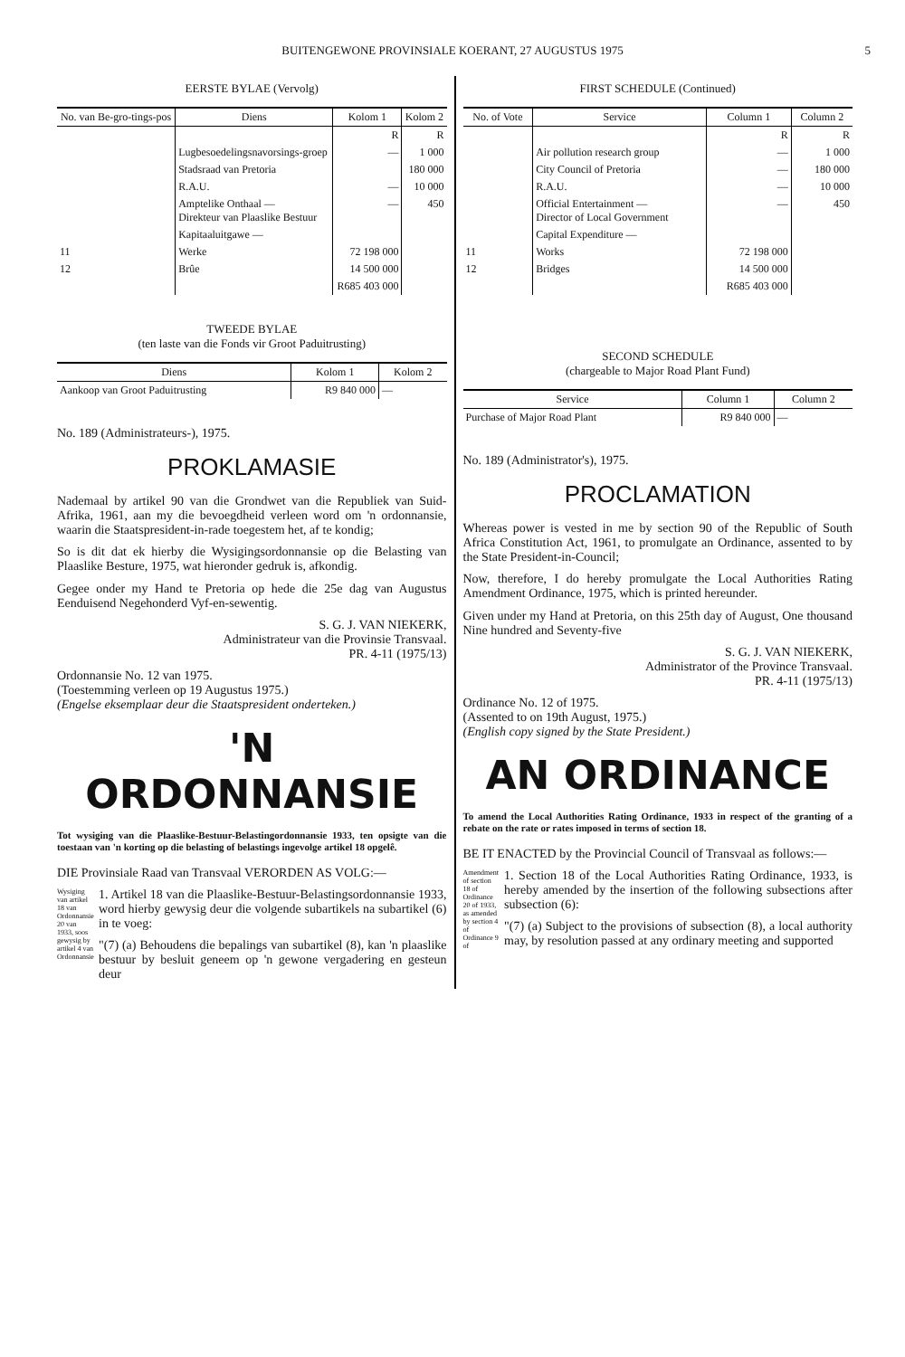BUITENGEWONE PROVINSIALE KOERANT, 27 AUGUSTUS 1975
5
EERSTE BYLAE (Vervolg)
| No. van Be-gro-tings-pos | Diens | Kolom 1 | Kolom 2 |
| --- | --- | --- | --- |
| | | R | R |
| | Lugbesoedelingsnavorsings-groep | — | 1 000 |
| | Stadsraad van Pretoria | | 180 000 |
| | R.A.U. | — | 10 000 |
| | Amptelike Onthaal — Direkteur van Plaaslike Bestuur | — | 450 |
| | Kapitaaluitgawe — | | |
| 11 | Werke | 72 198 000 | |
| 12 | Brûe | 14 500 000 | |
| | | R685 403 000 | |
TWEEDE BYLAE
(ten laste van die Fonds vir Groot Paduitrusting)
| Diens | Kolom 1 | Kolom 2 |
| --- | --- | --- |
| Aankoop van Groot Paduitrusting | R9 840 000 | — |
No. 189 (Administrateurs-), 1975.
PROKLAMASIE
Nademaal by artikel 90 van die Grondwet van die Republiek van Suid-Afrika, 1961, aan my die bevoegdheid verleen word om 'n ordonnansie, waarin die Staatspresident-in-rade toegestem het, af te kondig;
So is dit dat ek hierby die Wysigingsordonnansie op die Belasting van Plaaslike Besture, 1975, wat hieronder gedruk is, afkondig.
Gegee onder my Hand te Pretoria op hede die 25e dag van Augustus Eenduisend Negehonderd Vyf-en-sewentig.
S. G. J. VAN NIEKERK,
Administrateur van die Provinsie Transvaal.
PR. 4-11 (1975/13)
Ordonnansie No. 12 van 1975.
(Toestemming verleen op 19 Augustus 1975.)
(Engelse eksemplaar deur die Staatspresident onderteken.)
'N ORDONNANSIE
Tot wysiging van die Plaaslike-Bestuur-Belastingordonnansie 1933, ten opsigte van die toestaan van 'n korting op die belasting of belastings ingevolge artikel 18 opgelê.
DIE Provinsiale Raad van Transvaal VERORDEN AS VOLG:—
Wysiging van artikel 18 van Ordonnansie 20 van 1933, soos gewysig by artikel 4 van Ordonnansie
1. Artikel 18 van die Plaaslike-Bestuur-Belastingsordonnansie 1933, word hierby gewysig deur die volgende subartikels na subartikel (6) in te voeg:
"(7) (a) Behoudens die bepalings van subartikel (8), kan 'n plaaslike bestuur by besluit geneem op 'n gewone vergadering en gesteun deur
FIRST SCHEDULE (Continued)
| No. of Vote | Service | Column 1 | Column 2 |
| --- | --- | --- | --- |
| | | R | R |
| | Air pollution research group | — | 1 000 |
| | City Council of Pretoria | — | 180 000 |
| | R.A.U. | — | 10 000 |
| | Official Entertainment — Director of Local Government | — | 450 |
| | Capital Expenditure — | | |
| 11 | Works | 72 198 000 | |
| 12 | Bridges | 14 500 000 | |
| | | R685 403 000 | |
SECOND SCHEDULE
(chargeable to Major Road Plant Fund)
| Service | Column 1 | Column 2 |
| --- | --- | --- |
| Purchase of Major Road Plant | R9 840 000 | — |
No. 189 (Administrator's), 1975.
PROCLAMATION
Whereas power is vested in me by section 90 of the Republic of South Africa Constitution Act, 1961, to promulgate an Ordinance, assented to by the State President-in-Council;
Now, therefore, I do hereby promulgate the Local Authorities Rating Amendment Ordinance, 1975, which is printed hereunder.
Given under my Hand at Pretoria, on this 25th day of August, One thousand Nine hundred and Seventy-five
S. G. J. VAN NIEKERK,
Administrator of the Province Transvaal.
PR. 4-11 (1975/13)
Ordinance No. 12 of 1975.
(Assented to on 19th August, 1975.)
(English copy signed by the State President.)
AN ORDINANCE
To amend the Local Authorities Rating Ordinance, 1933 in respect of the granting of a rebate on the rate or rates imposed in terms of section 18.
BE IT ENACTED by the Provincial Council of Transvaal as follows:—
Amendment of section 18 of Ordinance 20 of 1933, as amended by section 4 of Ordinance 9 of
1. Section 18 of the Local Authorities Rating Ordinance, 1933, is hereby amended by the insertion of the following subsections after subsection (6):
"(7) (a) Subject to the provisions of subsection (8), a local authority may, by resolution passed at any ordinary meeting and supported